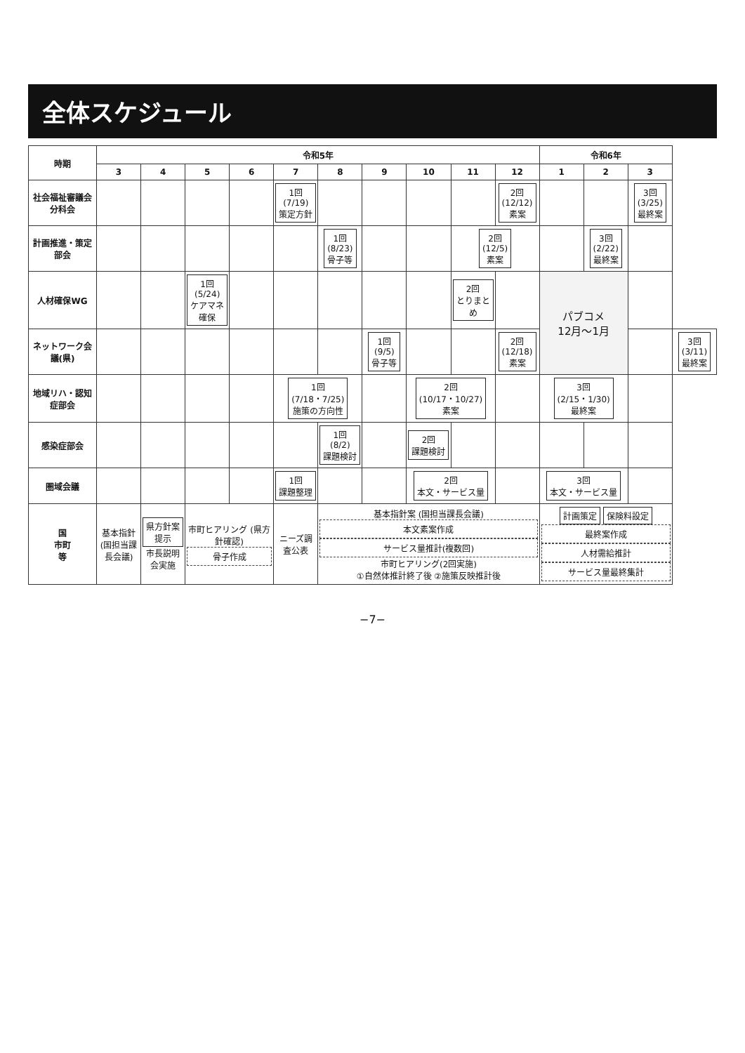全体スケジュール
| 時期 | 令和5年 | | | | | | | | | | 令和6年 | | | |
| --- | --- | --- | --- | --- | --- | --- | --- | --- | --- | --- | --- | --- | --- | --- |
| | 3 | 4 | 5 | 6 | 7 | 8 | 9 | 10 | 11 | 12 | 1 | 2 | 3 | |
| 社会福祉審議会分科会 | | | | | 1回 (7/19) 策定方針 | | | | | 2回 (12/12) 素案 | | | 3回 (3/25) 最終案 | |
| 計画推進・策定部会 | | | | | | 1回 (8/23) 骨子等 | | | 2回 (12/5) 素案 | | | 3回 (2/22) 最終案 | | |
| 人材確保WG | | | 1回 (5/24) ケアマネ確保 | | | | | | 2回 とりまとめ | | パブコメ 12月～1月 | | | |
| ネットワーク会議(県) | | | | | | | 1回 (9/5) 骨子等 | | | 2回 (12/18) 素案 | | | | 3回 (3/11) 最終案 |
| 地域リハ・認知症部会 | | | | | 1回 (7/18・7/25) 施策の方向性 | | | 2回 (10/17・10/27) 素案 | | | 3回 (2/15・1/30) 最終案 | | | |
| 感染症部会 | | | | | | 1回 (8/2) 課題検討 | | 2回 課題検討 | | | | | | |
| 圏域会議 | | | | | 1回 課題整理 | | | 2回 本文・サービス量 | | | 3回 本文・サービス量 | | | |
| 国 市町 等 | 基本指針 (国担当課長会議) | 県方針案提示 市長説明会実施 | 市町ヒアリング (県方針確認) 骨子作成 | | ニーズ調査公表 | 基本指針案 (国担当課長会議) 本文素案作成 サービス量推計(複数回) 市町ヒアリング(2回実施) ①自然体推計終了後 ②施策反映推計後 | | | | | 計画策定 保険料設定 最終案作成 人材需給推計 サービス量最終集計 | | | |
−7−